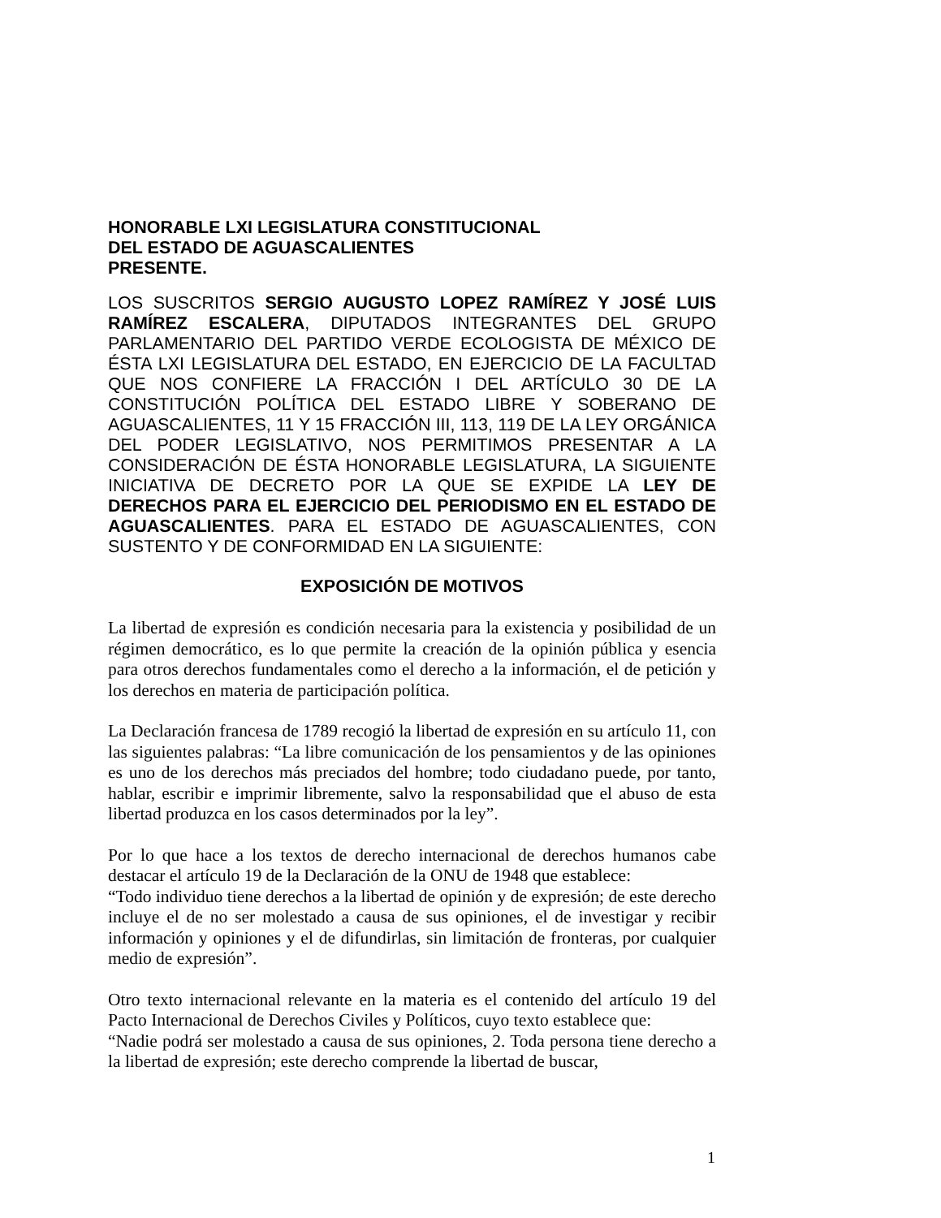HONORABLE LXI LEGISLATURA CONSTITUCIONAL
DEL ESTADO DE AGUASCALIENTES
PRESENTE.
LOS SUSCRITOS SERGIO AUGUSTO LOPEZ RAMÍREZ Y JOSÉ LUIS RAMÍREZ ESCALERA, DIPUTADOS INTEGRANTES DEL GRUPO PARLAMENTARIO DEL PARTIDO VERDE ECOLOGISTA DE MÉXICO DE ÉSTA LXI LEGISLATURA DEL ESTADO, EN EJERCICIO DE LA FACULTAD QUE NOS CONFIERE LA FRACCIÓN I DEL ARTÍCULO 30 DE LA CONSTITUCIÓN POLÍTICA DEL ESTADO LIBRE Y SOBERANO DE AGUASCALIENTES, 11 Y 15 FRACCIÓN III, 113, 119 DE LA LEY ORGÁNICA DEL PODER LEGISLATIVO, NOS PERMITIMOS PRESENTAR A LA CONSIDERACIÓN DE ÉSTA HONORABLE LEGISLATURA, LA SIGUIENTE INICIATIVA DE DECRETO POR LA QUE SE EXPIDE LA LEY DE DERECHOS PARA EL EJERCICIO DEL PERIODISMO EN EL ESTADO DE AGUASCALIENTES. PARA EL ESTADO DE AGUASCALIENTES, CON SUSTENTO Y DE CONFORMIDAD EN LA SIGUIENTE:
EXPOSICIÓN DE MOTIVOS
La libertad de expresión es condición necesaria para la existencia y posibilidad de un régimen democrático, es lo que permite la creación de la opinión pública y esencia para otros derechos fundamentales como el derecho a la información, el de petición y los derechos en materia de participación política.
La Declaración francesa de 1789 recogió la libertad de expresión en su artículo 11, con las siguientes palabras: “La libre comunicación de los pensamientos y de las opiniones es uno de los derechos más preciados del hombre; todo ciudadano puede, por tanto, hablar, escribir e imprimir libremente, salvo la responsabilidad que el abuso de esta libertad produzca en los casos determinados por la ley”.
Por lo que hace a los textos de derecho internacional de derechos humanos cabe destacar el artículo 19 de la Declaración de la ONU de 1948 que establece:
“Todo individuo tiene derechos a la libertad de opinión y de expresión; de este derecho incluye el de no ser molestado a causa de sus opiniones, el de investigar y recibir información y opiniones y el de difundirlas, sin limitación de fronteras, por cualquier medio de expresión”.
Otro texto internacional relevante en la materia es el contenido del artículo 19 del Pacto Internacional de Derechos Civiles y Políticos, cuyo texto establece que:
“Nadie podrá ser molestado a causa de sus opiniones, 2. Toda persona tiene derecho a la libertad de expresión; este derecho comprende la libertad de buscar,
1